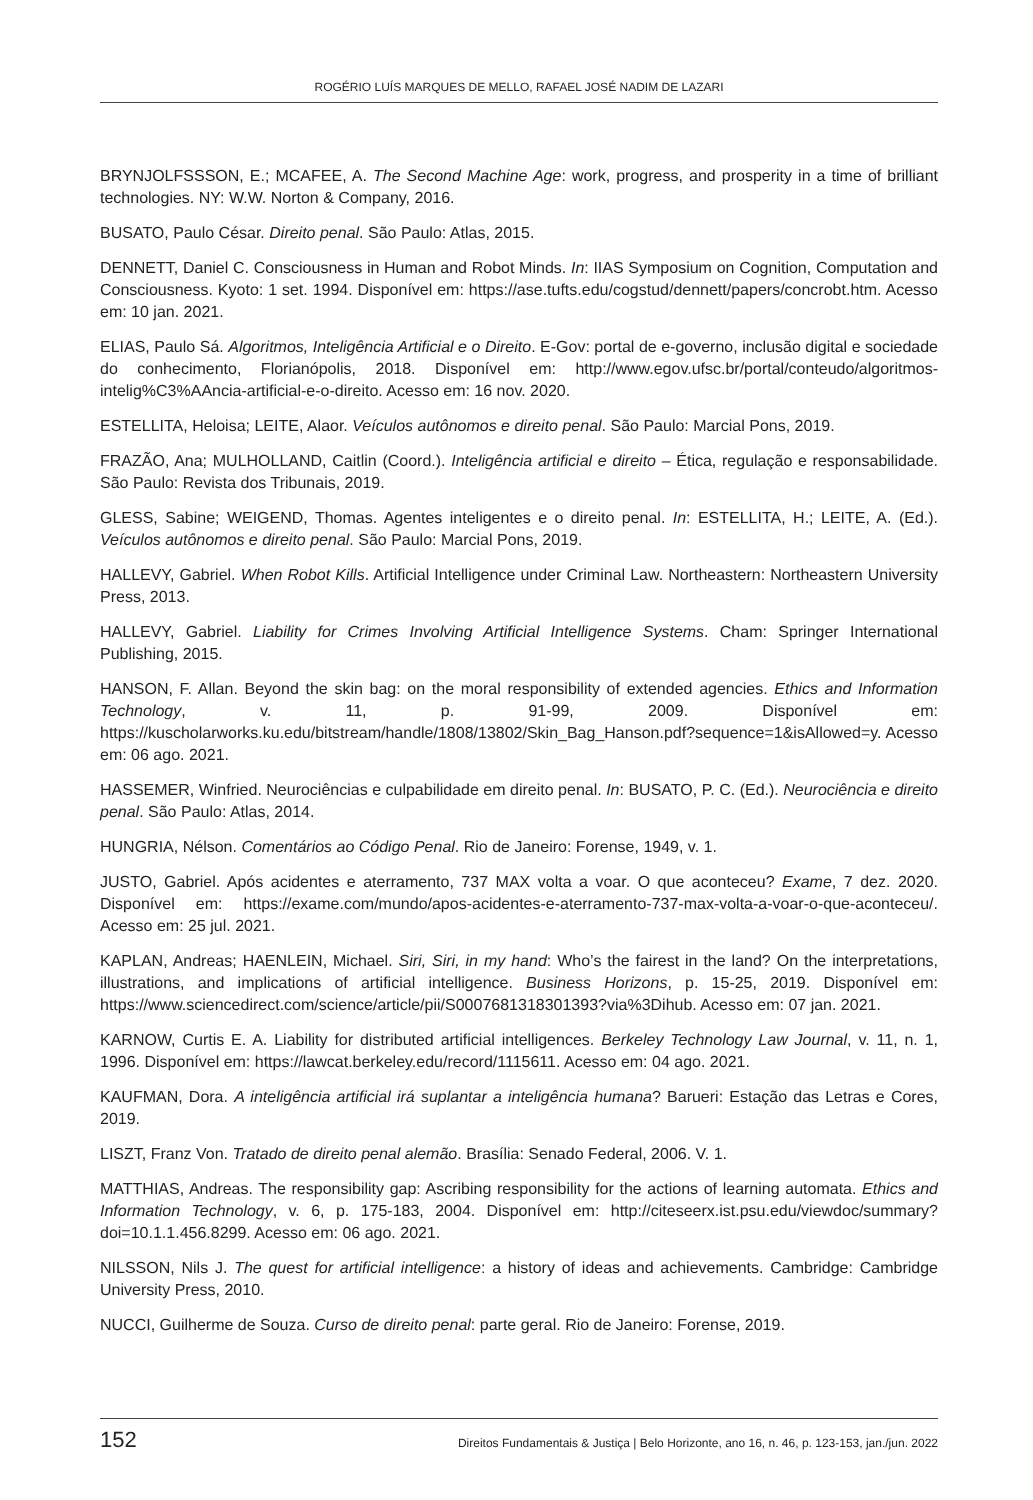ROGÉRIO LUÍS MARQUES DE MELLO, RAFAEL JOSÉ NADIM DE LAZARI
BRYNJOLFSSSON, E.; MCAFEE, A. The Second Machine Age: work, progress, and prosperity in a time of brilliant technologies. NY: W.W. Norton & Company, 2016.
BUSATO, Paulo César. Direito penal. São Paulo: Atlas, 2015.
DENNETT, Daniel C. Consciousness in Human and Robot Minds. In: IIAS Symposium on Cognition, Computation and Consciousness. Kyoto: 1 set. 1994. Disponível em: https://ase.tufts.edu/cogstud/dennett/papers/concrobt.htm. Acesso em: 10 jan. 2021.
ELIAS, Paulo Sá. Algoritmos, Inteligência Artificial e o Direito. E-Gov: portal de e-governo, inclusão digital e sociedade do conhecimento, Florianópolis, 2018. Disponível em: http://www.egov.ufsc.br/portal/conteudo/algoritmos-intelig%C3%AAncia-artificial-e-o-direito. Acesso em: 16 nov. 2020.
ESTELLITA, Heloisa; LEITE, Alaor. Veículos autônomos e direito penal. São Paulo: Marcial Pons, 2019.
FRAZÃO, Ana; MULHOLLAND, Caitlin (Coord.). Inteligência artificial e direito – Ética, regulação e responsabilidade. São Paulo: Revista dos Tribunais, 2019.
GLESS, Sabine; WEIGEND, Thomas. Agentes inteligentes e o direito penal. In: ESTELLITA, H.; LEITE, A. (Ed.). Veículos autônomos e direito penal. São Paulo: Marcial Pons, 2019.
HALLEVY, Gabriel. When Robot Kills. Artificial Intelligence under Criminal Law. Northeastern: Northeastern University Press, 2013.
HALLEVY, Gabriel. Liability for Crimes Involving Artificial Intelligence Systems. Cham: Springer International Publishing, 2015.
HANSON, F. Allan. Beyond the skin bag: on the moral responsibility of extended agencies. Ethics and Information Technology, v. 11, p. 91-99, 2009. Disponível em: https://kuscholarworks.ku.edu/bitstream/handle/1808/13802/Skin_Bag_Hanson.pdf?sequence=1&isAllowed=y. Acesso em: 06 ago. 2021.
HASSEMER, Winfried. Neurociências e culpabilidade em direito penal. In: BUSATO, P. C. (Ed.). Neurociência e direito penal. São Paulo: Atlas, 2014.
HUNGRIA, Nélson. Comentários ao Código Penal. Rio de Janeiro: Forense, 1949, v. 1.
JUSTO, Gabriel. Após acidentes e aterramento, 737 MAX volta a voar. O que aconteceu? Exame, 7 dez. 2020. Disponível em: https://exame.com/mundo/apos-acidentes-e-aterramento-737-max-volta-a-voar-o-que-aconteceu/. Acesso em: 25 jul. 2021.
KAPLAN, Andreas; HAENLEIN, Michael. Siri, Siri, in my hand: Who’s the fairest in the land? On the interpretations, illustrations, and implications of artificial intelligence. Business Horizons, p. 15-25, 2019. Disponível em: https://www.sciencedirect.com/science/article/pii/S0007681318301393?via%3Dihub. Acesso em: 07 jan. 2021.
KARNOW, Curtis E. A. Liability for distributed artificial intelligences. Berkeley Technology Law Journal, v. 11, n. 1, 1996. Disponível em: https://lawcat.berkeley.edu/record/1115611. Acesso em: 04 ago. 2021.
KAUFMAN, Dora. A inteligência artificial irá suplantar a inteligência humana? Barueri: Estação das Letras e Cores, 2019.
LISZT, Franz Von. Tratado de direito penal alemão. Brasília: Senado Federal, 2006. V. 1.
MATTHIAS, Andreas. The responsibility gap: Ascribing responsibility for the actions of learning automata. Ethics and Information Technology, v. 6, p. 175-183, 2004. Disponível em: http://citeseerx.ist.psu.edu/viewdoc/summary?doi=10.1.1.456.8299. Acesso em: 06 ago. 2021.
NILSSON, Nils J. The quest for artificial intelligence: a history of ideas and achievements. Cambridge: Cambridge University Press, 2010.
NUCCI, Guilherme de Souza. Curso de direito penal: parte geral. Rio de Janeiro: Forense, 2019.
152 Direitos Fundamentais & Justiça | Belo Horizonte, ano 16, n. 46, p. 123-153, jan./jun. 2022